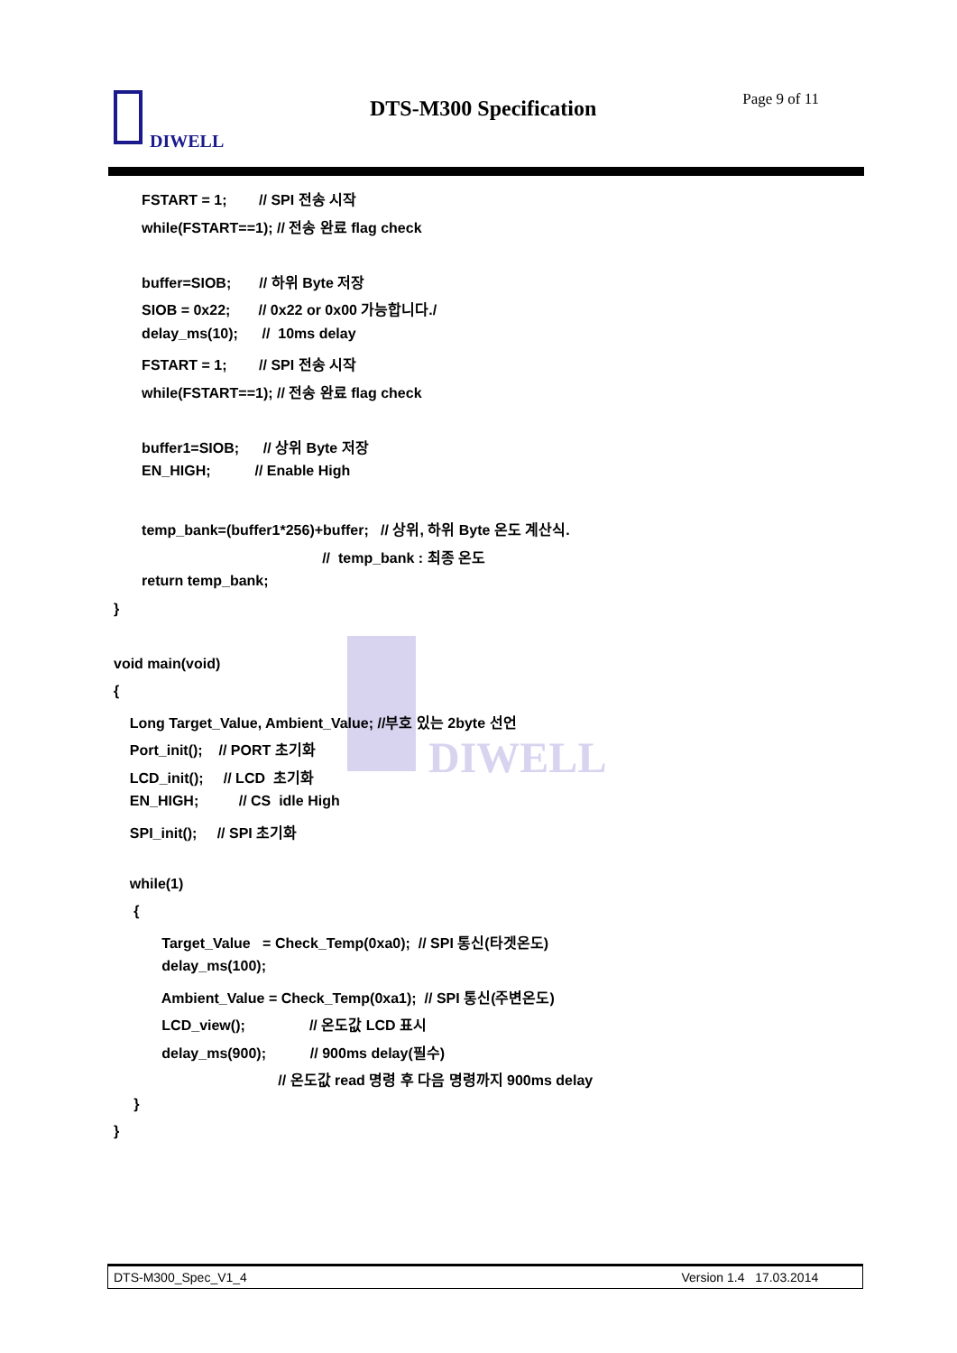DIWELL
DTS-M300 Specification Page 9 of 11
DIWELL
FSTART = 1; // SPI 전송 시작
while(FSTART==1); // 전송 완료 flag check
buffer=SIOB; // 하위 Byte 저장
SIOB = 0x22; // 0x22 or 0x00 가능합니다./
delay_ms(10); // 10ms delay
FSTART = 1; // SPI 전송 시작
while(FSTART==1); // 전송 완료 flag check
buffer1=SIOB; // 상위 Byte 저장
EN_HIGH; // Enable High
temp_bank=(buffer1*256)+buffer; // 상위, 하위 Byte 온도 계산식.
// temp_bank : 최종 온도
return temp_bank;
}
void main(void)
{
Long Target_Value, Ambient_Value; //부호 있는 2byte 선언
Port_init(); // PORT 초기화
LCD_init(); // LCD 초기화
EN_HIGH; // CS idle High
SPI_init(); // SPI 초기화
while(1)
{
Target_Value = Check_Temp(0xa0); // SPI 통신(타겟온도)
delay_ms(100);
Ambient_Value = Check_Temp(0xa1); // SPI 통신(주변온도)
LCD_view(); // 온도값 LCD 표시
delay_ms(900); // 900ms delay(필수)
// 온도값 read 명령 후 다음 명령까지 900ms delay
}
}
DTS-M300_Spec_V1_4 Version 1.4 17.03.2014